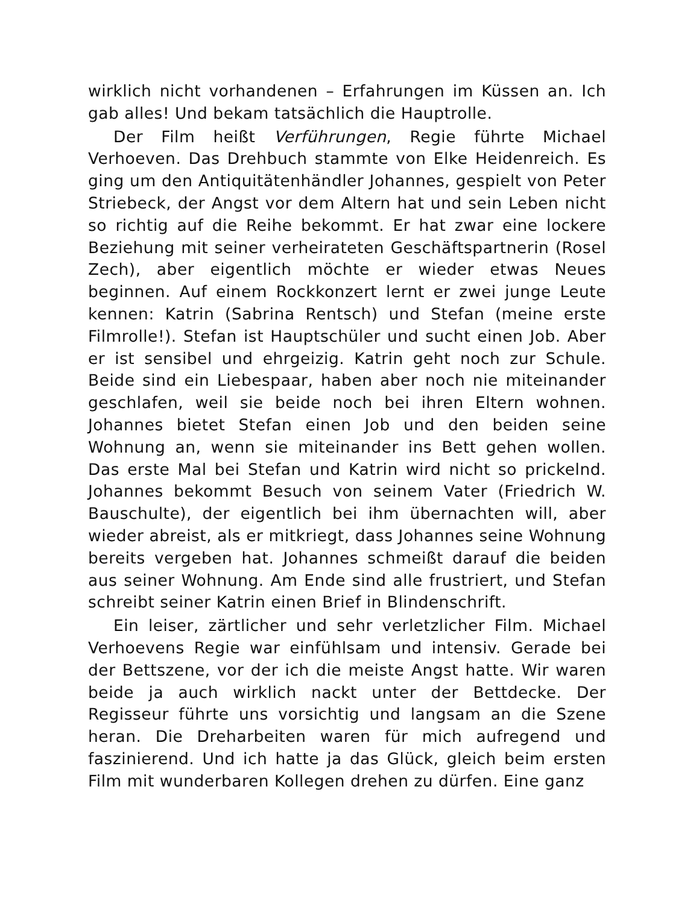wirklich nicht vorhandenen – Erfahrungen im Küssen an. Ich gab alles! Und bekam tatsächlich die Hauptrolle.
Der Film heißt Verführungen, Regie führte Michael Verhoeven. Das Drehbuch stammte von Elke Heidenreich. Es ging um den Antiquitätenhändler Johannes, gespielt von Peter Striebeck, der Angst vor dem Altern hat und sein Leben nicht so richtig auf die Reihe bekommt. Er hat zwar eine lockere Beziehung mit seiner verheirateten Geschäftspartnerin (Rosel Zech), aber eigentlich möchte er wieder etwas Neues beginnen. Auf einem Rockkonzert lernt er zwei junge Leute kennen: Katrin (Sabrina Rentsch) und Stefan (meine erste Filmrolle!). Stefan ist Hauptschüler und sucht einen Job. Aber er ist sensibel und ehrgeizig. Katrin geht noch zur Schule. Beide sind ein Liebespaar, haben aber noch nie miteinander geschlafen, weil sie beide noch bei ihren Eltern wohnen. Johannes bietet Stefan einen Job und den beiden seine Wohnung an, wenn sie miteinander ins Bett gehen wollen. Das erste Mal bei Stefan und Katrin wird nicht so prickelnd. Johannes bekommt Besuch von seinem Vater (Friedrich W. Bauschulte), der eigentlich bei ihm übernachten will, aber wieder abreist, als er mitkriegt, dass Johannes seine Wohnung bereits vergeben hat. Johannes schmeißt darauf die beiden aus seiner Wohnung. Am Ende sind alle frustriert, und Stefan schreibt seiner Katrin einen Brief in Blindenschrift.
Ein leiser, zärtlicher und sehr verletzlicher Film. Michael Verhoevens Regie war einfühlsam und intensiv. Gerade bei der Bettszene, vor der ich die meiste Angst hatte. Wir waren beide ja auch wirklich nackt unter der Bettdecke. Der Regisseur führte uns vorsichtig und langsam an die Szene heran. Die Dreharbeiten waren für mich aufregend und faszinierend. Und ich hatte ja das Glück, gleich beim ersten Film mit wunderbaren Kollegen drehen zu dürfen. Eine ganz